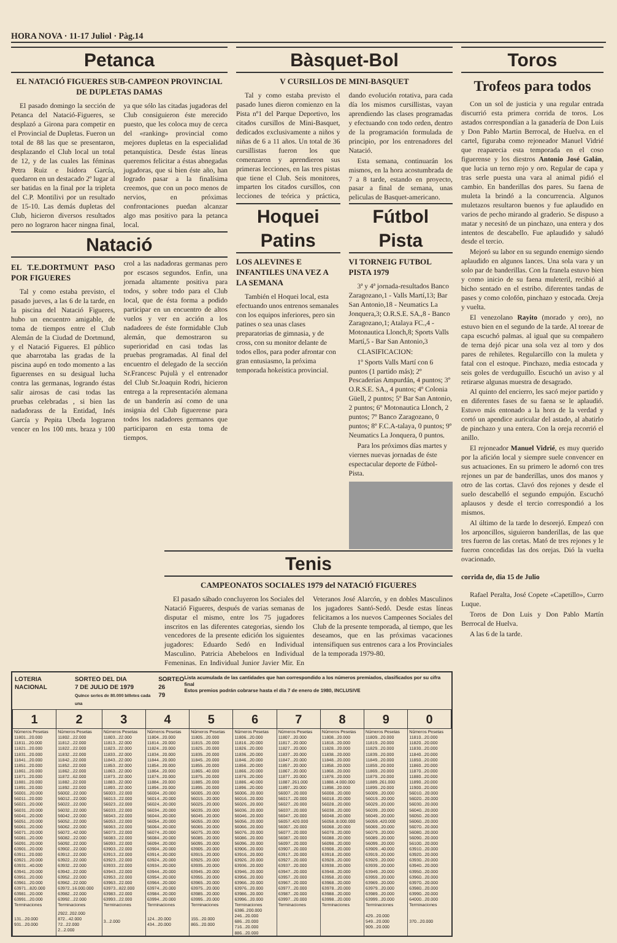HORA NOVA · 11-17 Juliol · Pàg.14
Petanca
EL NATACIÓ FIGUERES SUB-CAMPEON PROVINCIAL DE DUPLETAS DAMAS
El pasado domingo la sección de Petanca del Natació-Figueres, se desplazó a Girona para competir en el Provincial de Dupletas. Fueron un total de 88 las que se presentaron, desplazando el Club local un total de 12, y de las cuales las féminas Petra Ruiz e Isidora García, quedaron en un destacado 2º lugar al ser batidas en la final por la tripleta del C.P. Montilivi por un resultado de 15-10. Las demás dupletas del Club, hicieron diversos resultados pero no lograron hacer ningna final, ya que sólo las citadas jugadoras del Club consiguieron éste merecido puesto, que les coloca muy de cerca del «ranking» provincial como mejores dupletas en la especialidad petanquistica. Desde éstas líneas queremos felicitar a éstas abnegadas jugadoras, que si bien éste año, han logrado pasar a la finalísima creemos, que con un poco menos de nervios, en próximas confrontaciones puedan alcanzar algo mas positivo para la petanca local.
Natació
EL T.E.DORTMUNT PASO POR FIGUERES
Tal y como estaba previsto, el pasado jueves, a las 6 de la tarde, en la piscina del Natació Figueres, hubo un encuentro amigable, de toma de tiempos entre el Club Alemán de la Ciudad de Dortmund, y el Natació Figueres. El público que abarrotaba las gradas de la piscina aupó en todo momento a las figuerenses en su desigual lucha contra las germanas, logrando éstas salir airosas de casi todas las pruebas celebradas , si bien las nadadorass de la Entidad, Inés García y Pepita Ubeda lograron vencer en los 100 mts. braza y 100 crol a las nadadoras germanas pero por escasos segundos. Enfin, una jornada altamente positiva para todos, y sobre todo para el Club local, que de ésta forma a podido participar en un encuentro de altos vuelos y ver en acción a los nadadores de éste formidable Club alemán, que demostraron su superioridad en casi todas las pruebas programadas. Al final del encuentro el delegado de la sección Sr.Francesc Pujulà y el entrenador del Club Sr.Joaquin Rodri, hicieron entrega a la representación alemana de un banderín así como de una insignia del Club figuerense para todos los nadadores germanos que participaron en esta toma de tiempos.
Bàsquet-Bol
V CURSILLOS DE MINI-BASQUET
Tal y como estaba previsto el pasado lunes dieron comienzo en la Pista nº1 del Parque Deportivo, los citados cursillos de Mini-Basquet, dedicados exclusivamente a niños y niñas de 6 a 11 años. Un total de 36 cursillistas fueron los que comenzaron y aprendieron sus primeras lecciones, en las tres pistas que tiene el Club. Seis monitores, imparten los citados cursillos, con lecciones de teórica y práctica, dando evolución rotativa, para cada día los mismos cursillistas, vayan aprendiendo las clases programadas y efectuando con todo orden, dentro de la programación formulada de principio, por los entrenadores del Natació.
Esta semana, continuarán los mismos, en la hora acostumbrada de 7 a 8 tarde, estando en proyecto, pasar a final de semana, unas peliculas de Basquet-americano.
Hoquei Patins
LOS ALEVINES E INFANTILES UNA VEZ A LA SEMANA
También el Hoquei local, esta efectuando unos entrenos semanales con los equipos inferiores, pero sin patines o sea unas clases preparatorias de gimnasia, y de cross, con su monitor delante de todos ellos, para poder afrontar con gran entusiasmo, la próxima temporada hokeística provincial.
Fútbol Pista
VI TORNEIG FUTBOL PISTA 1979
3ª y 4ª jornada-resultados Banco Zaragozano,1 - Valls Martí,13; Bar San Antonio,18 - Neumatics La Jonquera,3; O.R.S.E. SA.,8 - Banco Zaragozano,1; Atalaya FC.,4 - Motonautica Llonch,8; Sports Valls Martí,5 - Bar San Antonio,3
CLASIFICACION:
1º Sports Valls Martí con 6 puntos (1 partido más); 2º Pescaderías Ampurdán, 4 puntos; 3º O.R.S.E. SA., 4 puntos; 4º Colonia Güell, 2 puntos; 5º Bar San Antonio, 2 puntos; 6º Motonautica Llonch, 2 puntos; 7º Banco Zaragozano, 0 puntos; 8º F.C.A-talaya, 0 puntos; 9º Neumatics La Jonquera, 0 puntos.
Para los próximos días martes y viernes nuevas jornadas de éste espectacular deporte de Fútbol-Pista.
Tenis
CAMPEONATOS SOCIALES 1979 del NATACIÓ FIGUERES
El pasado sábado concluyeron los Sociales del Natació Figueres, después de varias semanas de disputar el mismo, entre los 75 jugadores inscritos en las diferentes categorias, siendo los vencedores de la presente edición los siguientes jugadores: Eduardo Sedó en Individual Masculino. Patricia Abebeloos en Individual Femeninas. En Individual Junior Javier Mir. En Veteranos José Alarcón, y en dobles Masculinos los jugadores Santó-Sedó. Desde estas líneas felicitamos a los nuevos Campeones Sociales del Club de la presente temporada, al tiempo, que les deseamos, que en las próximas vacaciones intensifiquen sus entrenos cara a los Provinciales de la temporada 1979-80.
LOTERIA NACIONAL SORTEO DEL DIA
7 DE JULIO DE 1979
Quince series de 80.000 billetes cada una
SORTEO
26
79
Lista acumulada de las cantidades que han correspondido a los números premiados, clasificados por su cifra final
Estos premios podrán cobrarse hasta el día 7 de enero de 1980, INCLUSIVE
| 1 | 2 | 3 | 4 | 5 | 6 | 7 | 8 | 9 | 0 |
| --- | --- | --- | --- | --- | --- | --- | --- | --- | --- |
| Números Pesetas | Números Pesetas | Números Pesetas | Números Pesetas | Números Pesetas | Números Pesetas | Números Pesetas | Números Pesetas | Números Pesetas | Números Pesetas |
| 11801...20.000 | 11802...22.000 | 11803...22.000 | 11804...20.000 | 11805...20.000 | 11806...20.000 | 11807...20.000 | 11808...20.000 | 11809...20.000 | 11810...20.000 |
| 11811...20.000 | 11812...22.000 | 11813...22.000 | 11814...20.000 | 11815...20.000 | 11816...20.000 | 11817...20.000 | 11818...20.000 | 11819...20.000 | 11820...20.000 |
| 11821...20.000 | 11822...22.000 | 11823...22.000 | 11824...20.000 | 11825...20.000 | 11826...20.000 | 11827...20.000 | 11828...20.000 | 11829...20.000 | 11830...20.000 |
| 11831...20.000 | 11832...22.000 | 11833...22.000 | 11834...20.000 | 11835...20.000 | 11836...20.000 | 11837...20.000 | 11838...20.000 | 11839...20.000 | 11840...20.000 |
| 11841...20.000 | 11842...22.000 | 11843...22.000 | 11844...20.000 | 11845...20.000 | 11846...20.000 | 11847...20.000 | 11848...20.000 | 11849...20.000 | 11850...20.000 |
| 11851...20.000 | 11852...22.000 | 11853...22.000 | 11854...20.000 | 11855...20.000 | 11856...20.000 | 11857...20.000 | 11858...20.000 | 11859...20.000 | 11860...20.000 |
| 11861...20.000 | 11862...22.000 | 11863...22.000 | 11864...20.000 | 11865...40.000 | 11866...20.000 | 11867...20.000 | 11868...20.000 | 11869...20.000 | 11870...20.000 |
| 11871...20.000 | 11872...62.000 | 11873...22.000 | 11874...20.000 | 11875...20.000 | 11876...20.000 | 11877...20.000 | 11878...20.000 | 11879...20.000 | 11880...20.000 |
| 11881...20.000 | 11882...22.000 | 11883...22.000 | 11884...20.000 | 11885...20.000 | 11886...40.000 | 11887..261.000 | 11888..4.000.000 | 11889..261.000 | 11890...20.000 |
| 11891...20.000 | 11892...22.000 | 11893...22.000 | 11894...20.000 | 11895...20.000 | 11896...20.000 | 11897...20.000 | 11898...20.000 | 11899...20.000 | 11900...20.000 |
| 56001...20.000 | 56002...22.000 | 56003...22.000 | 56004...20.000 | 56005...20.000 | 56006...20.000 | 56007...20.000 | 56008...20.000 | 56009...20.000 | 56010...20.000 |
| 56011...20.000 | 56012...22.000 | 56013...22.000 | 56014...20.000 | 56015...20.000 | 56016...20.000 | 56017...20.000 | 56018...20.000 | 56019...20.000 | 56020...20.000 |
| 56021...20.000 | 56022...22.000 | 56023...22.000 | 56024...20.000 | 56025...20.000 | 56026...20.000 | 56027...20.000 | 56028...20.000 | 56029...20.000 | 56030...20.000 |
| 56031...20.000 | 56032...22.000 | 56033...22.000 | 56034...20.000 | 56035...20.000 | 56036...20.000 | 56037...20.000 | 56038...20.000 | 56039...20.000 | 56040...20.000 |
| 56041...20.000 | 56042...22.000 | 56043...22.000 | 56044...20.000 | 56045...20.000 | 56046...20.000 | 56047...20.000 | 56048...20.000 | 56049...20.000 | 56050...20.000 |
| 56051...20.000 | 56052...22.000 | 56053...22.000 | 56054...20.000 | 56055...20.000 | 56056...20.000 | 56057..420.000 | 56058..8.000.000 | 56059..420.000 | 56060...20.000 |
| 56061...20.000 | 56062...22.000 | 56063...22.000 | 56064...20.000 | 56065...20.000 | 56066...20.000 | 56067...20.000 | 56068...20.000 | 56069...20.000 | 56070...20.000 |
| 56071...20.000 | 56072...42.000 | 56073...22.000 | 56074...20.000 | 56075...20.000 | 56076...20.000 | 56077...20.000 | 56078...20.000 | 56079...20.000 | 56080...20.000 |
| 56081...20.000 | 56082...22.000 | 56083...22.000 | 56084...20.000 | 56085...20.000 | 56086...20.000 | 56087...20.000 | 56088...20.000 | 56089...20.000 | 56090...20.000 |
| 56091...20.000 | 56092...22.000 | 56093...22.000 | 56094...20.000 | 56095...20.000 | 56096...20.000 | 56097...20.000 | 56098...20.000 | 56099...20.000 | 56100...20.000 |
| 63901...20.000 | 63902...22.000 | 63903...22.000 | 63904...20.000 | 63905...20.000 | 63906...20.000 | 63907...20.000 | 63908...20.000 | 63909...40.000 | 63910...20.000 |
| 63911...20.000 | 63912...22.000 | 63913...22.000 | 63914...20.000 | 63915...20.000 | 63916...20.000 | 63917...20.000 | 63918...20.000 | 63919...20.000 | 63920...20.000 |
| 63921...20.000 | 63922...22.000 | 63923...22.000 | 63924...20.000 | 63925...20.000 | 63926...20.000 | 63927...20.000 | 63928...20.000 | 63929...20.000 | 63930...20.000 |
| 63931...40.000 | 63932...22.000 | 63933...22.000 | 63934...20.000 | 63935...20.000 | 63936...20.000 | 63937...20.000 | 63938...20.000 | 63939...20.000 | 63940...20.000 |
| 63941...20.000 | 63942...22.000 | 63943...22.000 | 63944...20.000 | 63945...20.000 | 63946...20.000 | 63947...20.000 | 63948...20.000 | 63949...20.000 | 63950...20.000 |
| 63951...20.000 | 63952...22.000 | 63953...22.000 | 63954...20.000 | 63955...20.000 | 63956...20.000 | 63957...20.000 | 63958...20.000 | 63959...20.000 | 63960...20.000 |
| 63961...20.000 | 63962...22.000 | 63963...22.000 | 63964...20.000 | 63965...20.000 | 63966...20.000 | 63967...20.000 | 63968...20.000 | 63969...20.000 | 63970...20.000 |
| 63971...820.000 | 63972..16.000.000 | 63973...822.000 | 63974...20.000 | 63975...20.000 | 63976...20.000 | 63977...20.000 | 63978...20.000 | 63979...20.000 | 63980...20.000 |
| 63981...20.000 | 63982...22.000 | 63983...22.000 | 63984...20.000 | 63985...20.000 | 63986...20.000 | 63987...20.000 | 63988...20.000 | 63989...20.000 | 63990...20.000 |
| 63991...20.000 | 63992...22.000 | 63993...22.000 | 63994...20.000 | 63995...20.000 | 63996...20.000 | 63997...20.000 | 63998...20.000 | 63999...20.000 | 64000...20.000 |
| Terminaciones | Terminaciones | Terminaciones | Terminaciones | Terminaciones | Terminaciones | Terminaciones | Terminaciones | Terminaciones | Terminaciones |
| 131...20.000 931...20.000 | 2922..202.000 872...42.000 72...22.000 2...2.000 | 3...2.000 | 124...20.000 434...20.000 | 155...20.000 865...20.000 | 6386..200.000 246...20.000 686...20.000 716...20.000 886...20.000 | | | 429...20.000 549...20.000 909...20.000 | 370...20.000 |
Toros
Trofeos para todos
Con un sol de justicia y una regular entrada discurrió esta primera corrida de toros. Los astados correspondían a la ganadería de Don Luis y Don Pablo Martin Berrocal, de Huelva. en el cartel, figuraba como rejoneador Manuel Vidrié que reaparecia esta temporada en el coso figuerense y los diestros Antonio José Galán, que lucia un terno rojo y oro. Regular de capa y tras serle puesta una vara al animal pidió el cambio. En banderillas dos pares. Su faena de muleta la brindó a la concurrencia. Algunos muletazos resultaron buenos y fue aplaudido en varios de pecho mirando al graderio. Se dispuso a matar y necesitó de un pinchazo, una entera y dos intentos de descabello. Fue aplaudido y saludó desde el tercio.
Mejoró su labor en su segundo enemigo siendo aplaudido en algunos lances. Una sola vara y un solo par de banderillas. Con la franela estuvo bien y como inicio de su faena muleteril, recibió al bicho sentado en el estribo. diferentes tandas de pases y como colofón, pinchazo y estocada. Oreja y vuelta.
El venezolano Rayito (morado y oro), no estuvo bien en el segundo de la tarde. Al torear de capa escuchó palmas. al igual que su compañero de terna dejó picar una sola vez al toro y dos pares de rehiletes. Regularcillo con la muleta y fatal con el estoque. Pinchazo, media estocada y seis goles de verduguillo. Escuchó un aviso y al retirarse algunas muestra de desagrado.
Al quinto del encierro, les sacó mejor partido y en diferentes fases de su faena se le aplaudió. Estuvo más entonado a la hora de la verdad y cortó un apendice auricular del astado, al abatirlo de pinchazo y una entera. Con la oreja recorrió el anillo.
El rejoneador Manuel Vidrié, es muy querido por la afición local y siempre suele convencer en sus actuaciones. En su primero le adornó con tres rejones un par de banderillas, unos dos manos y otro de las cortas. Clavó dos rejones y desde el suelo descabelló el segundo empujón. Escuchó aplausos y desde el tercio correspondió a los mismos.
Al último de la tarde lo desorejó. Empezó con los arponcillos, siguieron banderillas, de las que tres fueron de las cortas. Mató de tres rejones y le fueron concedidas las dos orejas. Dió la vuelta ovacionado.
corrida de, dia 15 de Julio
Rafael Peralta, José Copete «Capetillo», Curro Luque.
Toros de Don Luis y Don Pablo Martín Berrocal de Huelva.
A las 6 de la tarde.